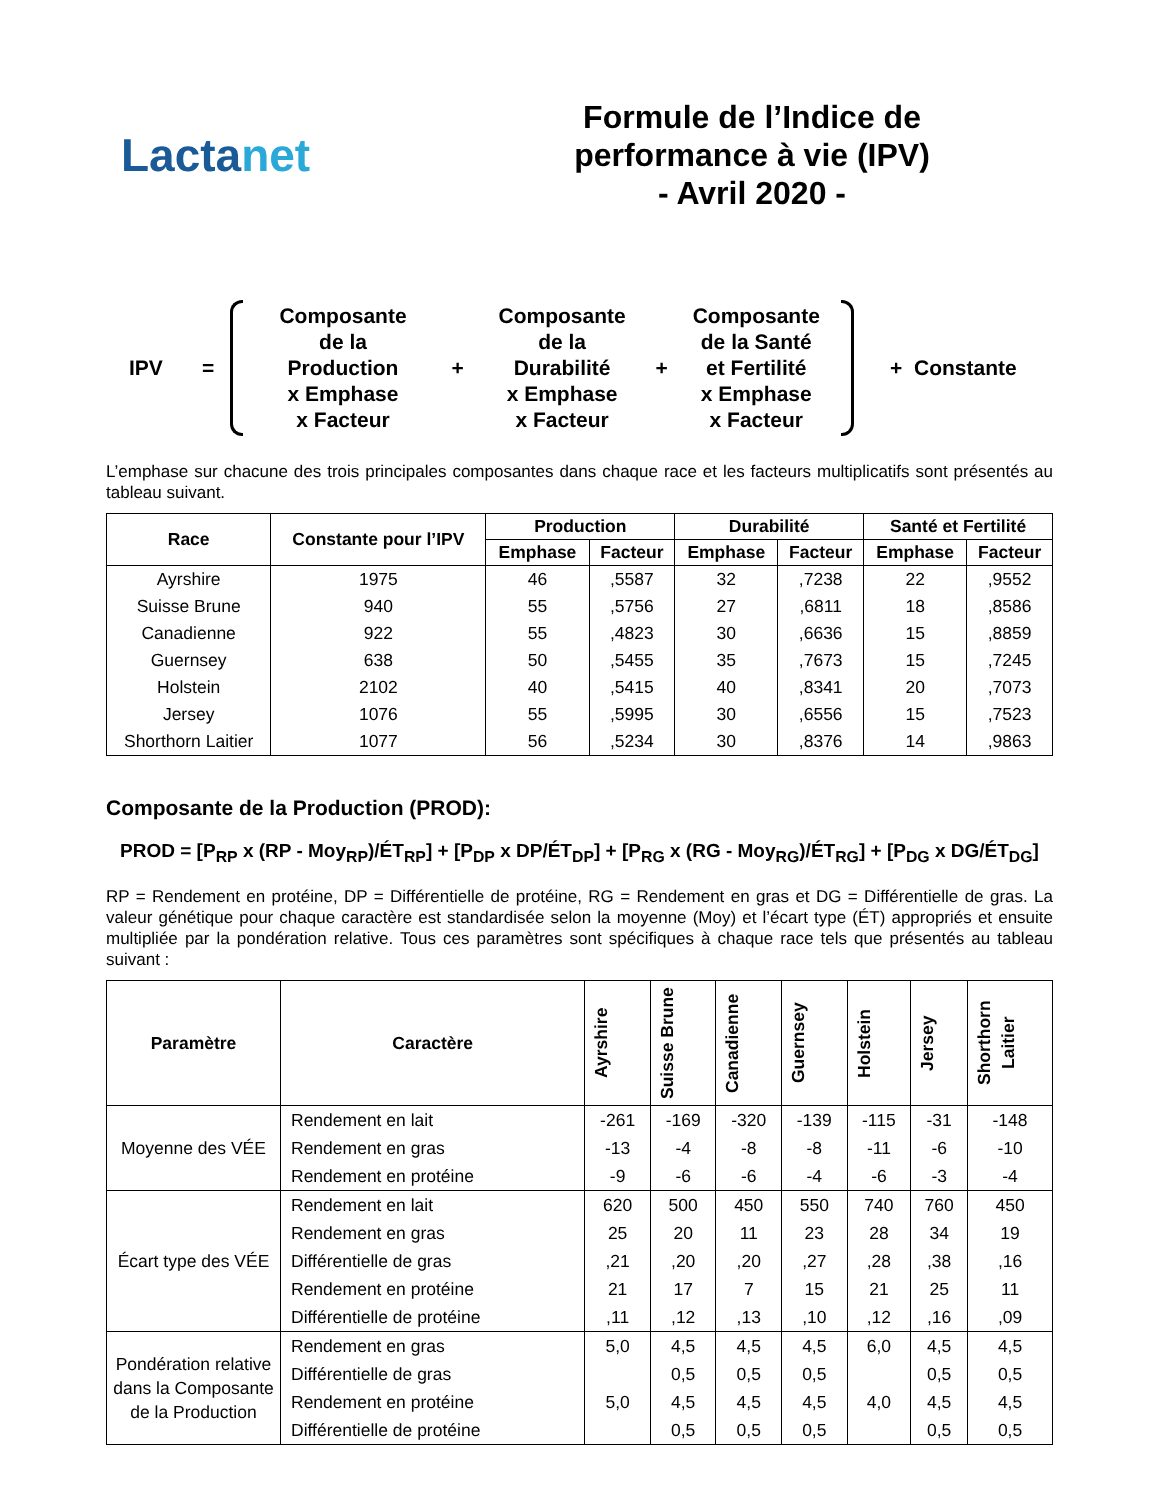Lactanet
Formule de l’Indice de
performance à vie (IPV)
- Avril 2020 -
IPV =
Composante
de la
Production
x Emphase
x Facteur
+
Composante
de la
Durabilité
x Emphase
x Facteur
+
Composante
de la Santé
et Fertilité
x Emphase
x Facteur
+ Constante
L’emphase sur chacune des trois principales composantes dans chaque race et les facteurs multiplicatifs sont présentés au tableau suivant.
| Race | Constante pour l’IPV | Production | | Durabilité | | Santé et Fertilité | |
| --- | --- | --- | --- | --- | --- | --- | --- |
| | | Emphase | Facteur | Emphase | Facteur | Emphase | Facteur |
| Ayrshire | 1975 | 46 | ,5587 | 32 | ,7238 | 22 | ,9552 |
| Suisse Brune | 940 | 55 | ,5756 | 27 | ,6811 | 18 | ,8586 |
| Canadienne | 922 | 55 | ,4823 | 30 | ,6636 | 15 | ,8859 |
| Guernsey | 638 | 50 | ,5455 | 35 | ,7673 | 15 | ,7245 |
| Holstein | 2102 | 40 | ,5415 | 40 | ,8341 | 20 | ,7073 |
| Jersey | 1076 | 55 | ,5995 | 30 | ,6556 | 15 | ,7523 |
| Shorthorn Laitier | 1077 | 56 | ,5234 | 30 | ,8376 | 14 | ,9863 |
Composante de la Production (PROD):
PROD = [P<sub>RP</sub> x (RP - Moy<sub>RP</sub>)/ÉT<sub>RP</sub>] + [P<sub>DP</sub> x DP/ÉT<sub>DP</sub>] + [P<sub>RG</sub> x (RG - Moy<sub>RG</sub>)/ÉT<sub>RG</sub>] + [P<sub>DG</sub> x DG/ÉT<sub>DG</sub>]
RP = Rendement en protéine, DP = Différentielle de protéine, RG = Rendement en gras et DG = Différentielle de gras. La valeur génétique pour chaque caractère est standardisée selon la moyenne (Moy) et l’écart type (ÉT) appropriés et ensuite multipliée par la pondération relative. Tous ces paramètres sont spécifiques à chaque race tels que présentés au tableau suivant :
| Paramètre | Caractère | Ayrshire | Suisse Brune | Canadienne | Guernsey | Holstein | Jersey | Shorthorn Laitier |
| --- | --- | --- | --- | --- | --- | --- | --- | --- |
| Moyenne des VÉE | Rendement en lait | -261 | -169 | -320 | -139 | -115 | -31 | -148 |
| | Rendement en gras | -13 | -4 | -8 | -8 | -11 | -6 | -10 |
| | Rendement en protéine | -9 | -6 | -6 | -4 | -6 | -3 | -4 |
| Écart type des VÉE | Rendement en lait | 620 | 500 | 450 | 550 | 740 | 760 | 450 |
| | Rendement en gras | 25 | 20 | 11 | 23 | 28 | 34 | 19 |
| | Différentielle de gras | ,21 | ,20 | ,20 | ,27 | ,28 | ,38 | ,16 |
| | Rendement en protéine | 21 | 17 | 7 | 15 | 21 | 25 | 11 |
| | Différentielle de protéine | ,11 | ,12 | ,13 | ,10 | ,12 | ,16 | ,09 |
| Pondération relative dans la Composante de la Production | Rendement en gras | 5,0 | 4,5 | 4,5 | 4,5 | 6,0 | 4,5 | 4,5 |
| | Différentielle de gras | | 0,5 | 0,5 | 0,5 | | 0,5 | 0,5 |
| | Rendement en protéine | 5,0 | 4,5 | 4,5 | 4,5 | 4,0 | 4,5 | 4,5 |
| | Différentielle de protéine | | 0,5 | 0,5 | 0,5 | | 0,5 | 0,5 |